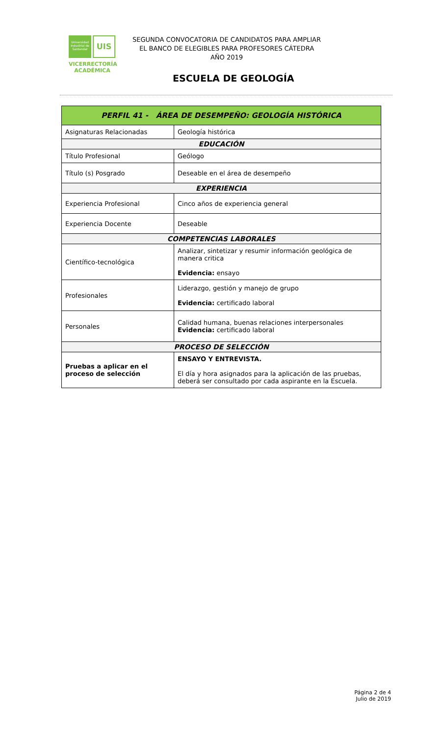Universidad Industrial de Santander
UIS
VICERRECTORÍA ACADÉMICA
SEGUNDA CONVOCATORIA DE CANDIDATOS PARA AMPLIAR
EL BANCO DE ELEGIBLES PARA PROFESORES CÁTEDRA
AÑO 2019
ESCUELA DE GEOLOGÍA
| PERFIL 41 - ÁREA DE DESEMPEÑO: GEOLOGÍA HISTÓRICA | |
| --- | --- |
| Asignaturas Relacionadas | Geología histórica |
| EDUCACIÓN | |
| Título Profesional | Geólogo |
| Título (s) Posgrado | Deseable en el área de desempeño |
| EXPERIENCIA | |
| Experiencia Profesional | Cinco años de experiencia general |
| Experiencia Docente | Deseable |
| COMPETENCIAS LABORALES | |
| Científico-tecnológica | Analizar, sintetizar y resumir información geológica de manera critica Evidencia: ensayo |
| Profesionales | Liderazgo, gestión y manejo de grupo Evidencia: certificado laboral |
| Personales | Calidad humana, buenas relaciones interpersonales Evidencia: certificado laboral |
| PROCESO DE SELECCIÓN | |
| Pruebas a aplicar en el proceso de selección | ENSAYO Y ENTREVISTA. El día y hora asignados para la aplicación de las pruebas, deberá ser consultado por cada aspirante en la Escuela. |
Página 2 de 4
Julio de 2019